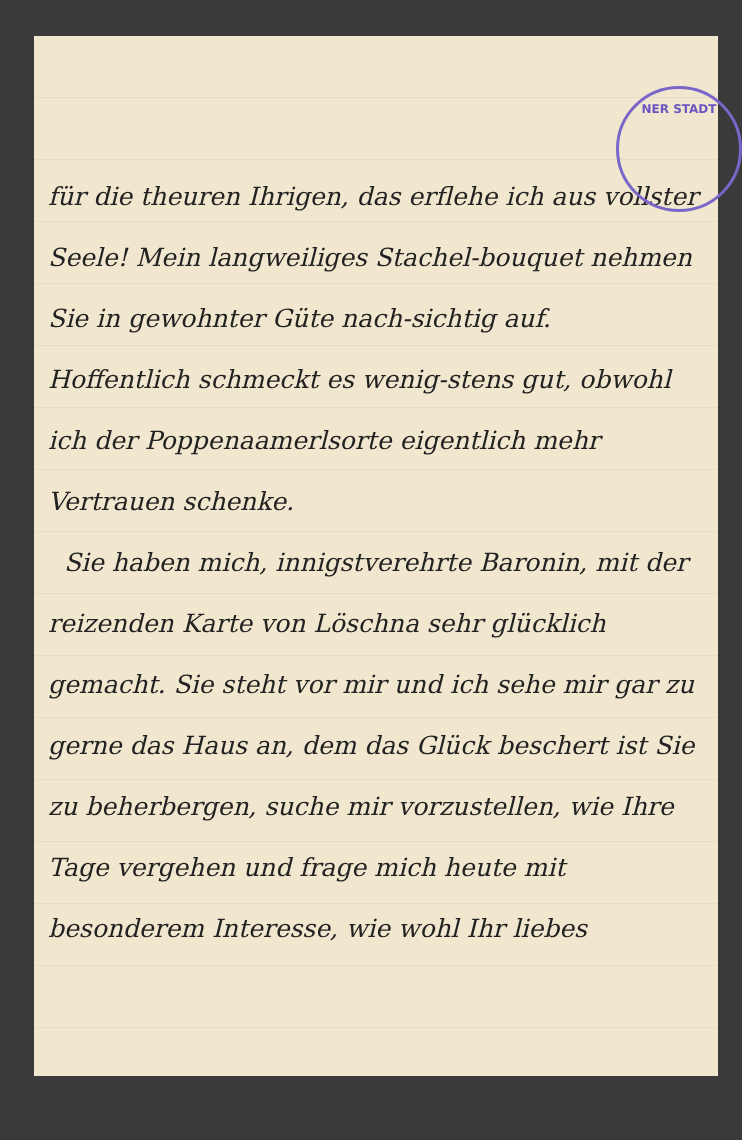NER STADT
für die theuren Ihrigen, das erflehe ich aus vollster Seele! Mein langweiliges Stachel-bouquet nehmen Sie in gewohnter Güte nach-sichtig auf. Hoffentlich schmeckt es wenig-stens gut, obwohl ich der Poppenaamerlsorte eigentlich mehr Vertrauen schenke.
Sie haben mich, innigstverehrte Baronin, mit der reizenden Karte von Löschna sehr glücklich gemacht. Sie steht vor mir und ich sehe mir gar zu gerne das Haus an, dem das Glück beschert ist Sie zu beherbergen, suche mir vorzustellen, wie Ihre Tage vergehen und frage mich heute mit besonderem Interesse, wie wohl Ihr liebes